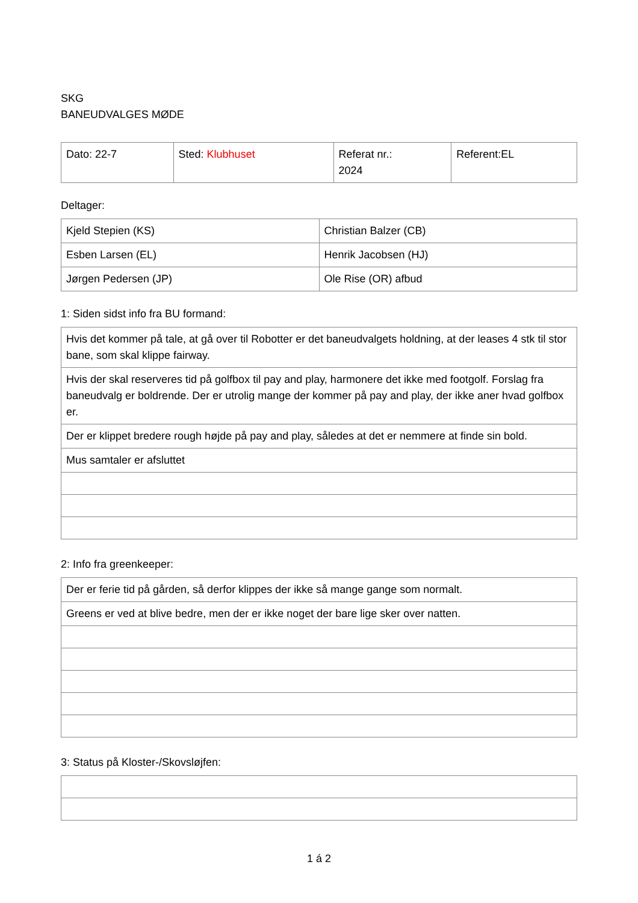SKG
BANEUDVALGES MØDE
| Dato: 22-7 | Sted: Klubhuset | Referat nr.: 2024 | Referent:EL |
Deltager:
| Kjeld Stepien (KS) | Christian Balzer (CB) |
| Esben Larsen (EL) | Henrik Jacobsen (HJ) |
| Jørgen Pedersen (JP) | Ole Rise (OR) afbud |
1: Siden sidst info fra BU formand:
| Hvis det kommer på tale, at gå over til Robotter er det baneudvalgets holdning, at der leases 4 stk til stor bane, som skal klippe fairway. |
| Hvis der skal reserveres tid på golfbox til pay and play, harmonere det ikke med footgolf. Forslag fra baneudvalg er boldrende. Der er utrolig mange der kommer på pay and play, der ikke aner hvad golfbox er. |
| Der er klippet bredere rough højde på pay and play, således at det er nemmere at finde sin bold. |
| Mus samtaler er afsluttet |
2: Info fra greenkeeper:
| Der er ferie tid på gården, så derfor klippes der ikke så mange gange som normalt. |
| Greens er ved at blive bedre, men der er ikke noget der bare lige sker over natten. |
3: Status på Kloster-/Skovsløjfen:
1 á 2